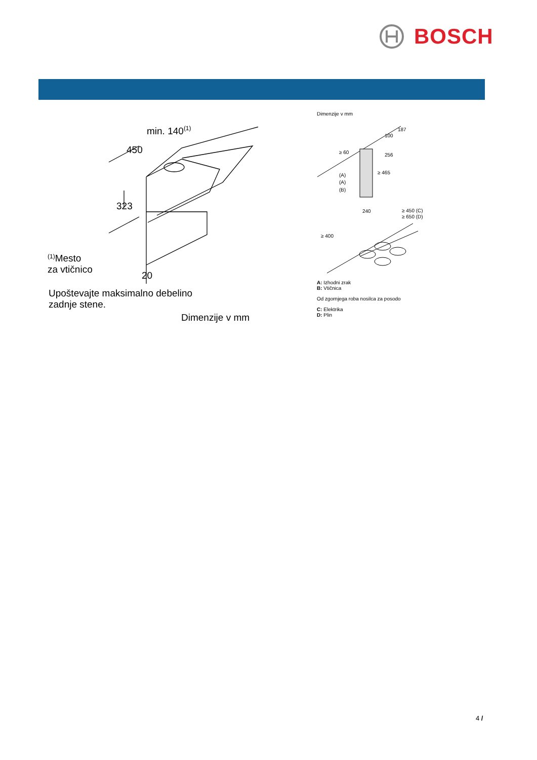BOSCH
min. 140(1)
450
323
20
(1)Mesto
za vtičnico
Upoštevajte maksimalno debelino
zadnje stene.
Dimenzije v mm
Dimenzije v mm
187
100
≥ 60
256
≥ 465
(A)
(A)
(B)
240
≥ 450 (C)
≥ 650 (D)
≥ 400
A: Izhodni zrak
B: Vtičnica
Od zgornjega roba nosilca za posodo
C: Elektrika
D: Plin
4 /